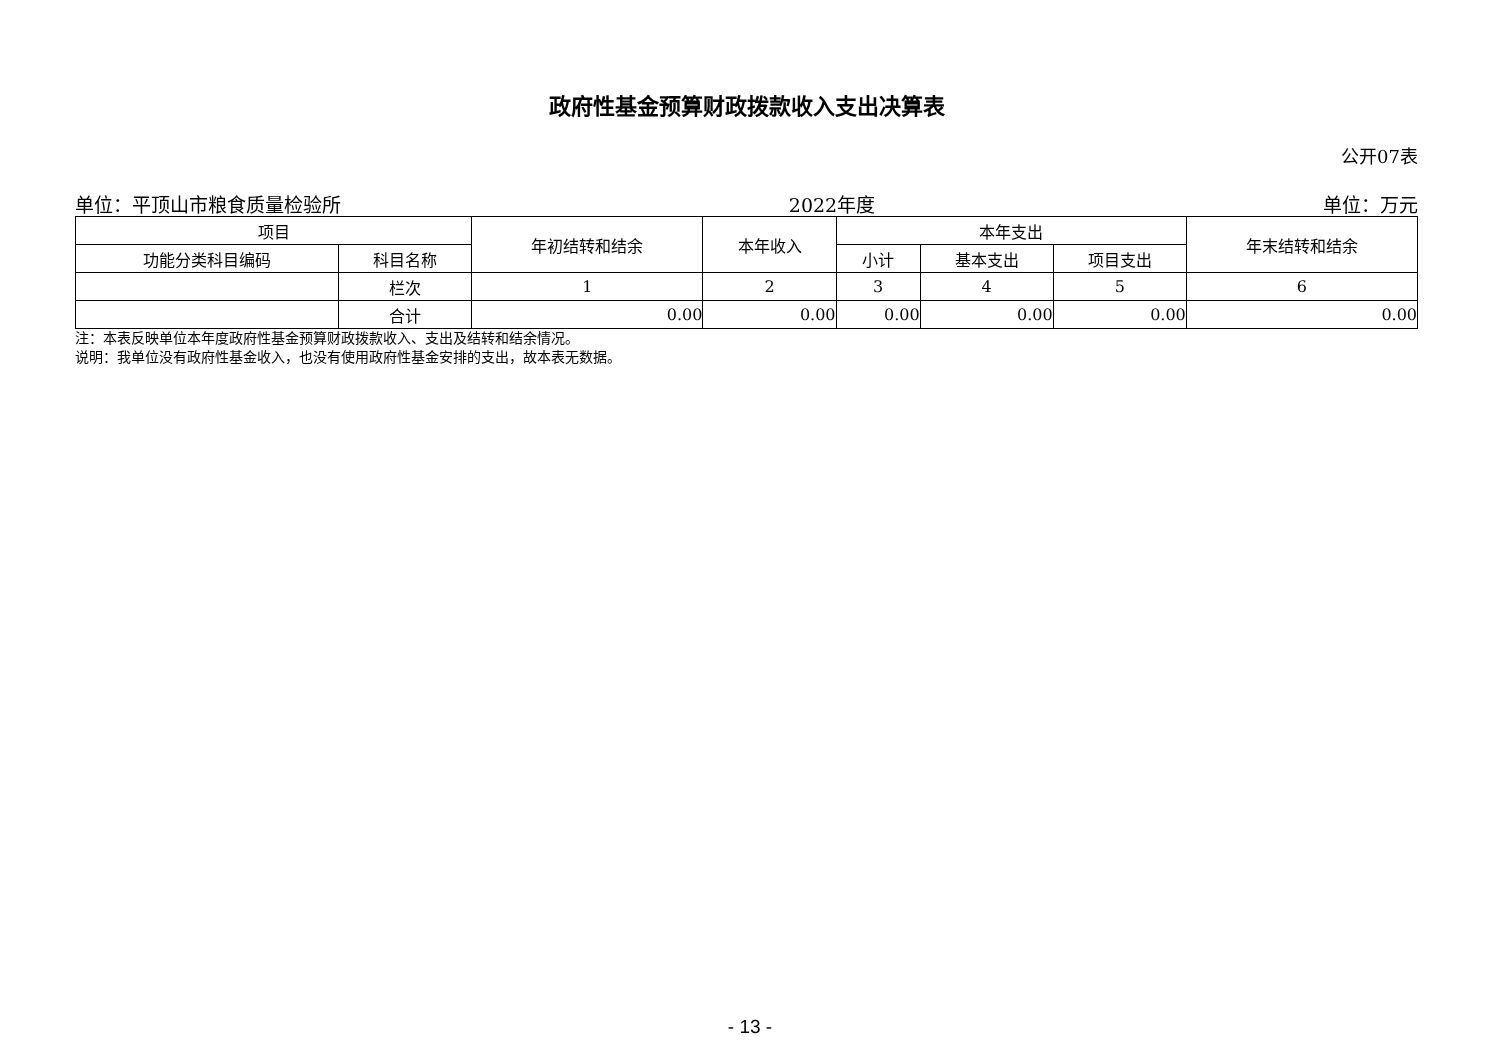政府性基金预算财政拨款收入支出决算表
公开07表
单位：平顶山市粮食质量检验所 2022年度 单位：万元
| 项目 | | 年初结转和结余 | 本年收入 | 本年支出 | | | 年末结转和结余 |
| --- | --- | --- | --- | --- | --- | --- | --- |
| 功能分类科目编码 | 科目名称 | | | 小计 | 基本支出 | 项目支出 | |
| | 栏次 | 1 | 2 | 3 | 4 | 5 | 6 |
| | 合计 | 0.00 | 0.00 | 0.00 | 0.00 | 0.00 | 0.00 |
注：本表反映单位本年度政府性基金预算财政拨款收入、支出及结转和结余情况。
说明：我单位没有政府性基金收入，也没有使用政府性基金安排的支出，故本表无数据。
- 13 -